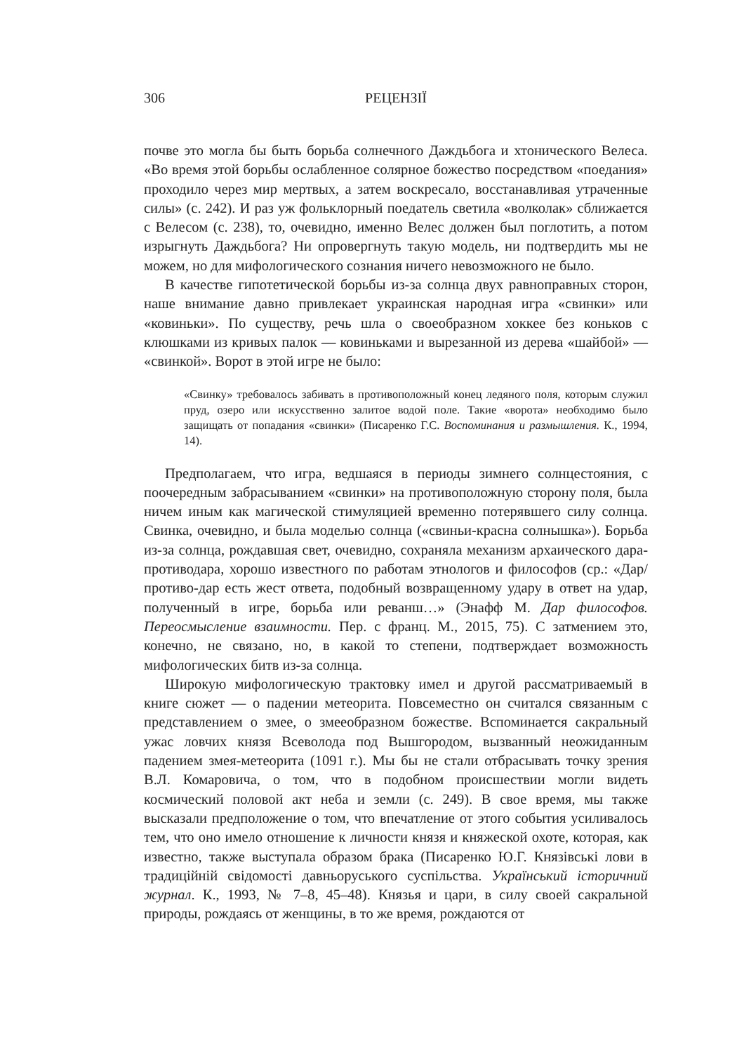306 РЕЦЕНЗІЇ
почве это могла бы быть борьба солнечного Даждьбога и хтонического Велеса. «Во время этой борьбы ослабленное солярное божество посредством «поедания» проходило через мир мертвых, а затем воскресало, восстанавливая утраченные силы» (с. 242). И раз уж фольклорный поедатель светила «волколак» сближается с Велесом (с. 238), то, очевидно, именно Велес должен был поглотить, а потом изрыгнуть Даждьбога? Ни опровергнуть такую модель, ни подтвердить мы не можем, но для мифологического сознания ничего невозможного не было.
В качестве гипотетической борьбы из-за солнца двух равноправных сторон, наше внимание давно привлекает украинская народная игра «свинки» или «ковиньки». По существу, речь шла о своеобразном хоккее без коньков с клюшками из кривых палок — ковиньками и вырезанной из дерева «шайбой» — «свинкой». Ворот в этой игре не было:
«Свинку» требовалось забивать в противоположный конец ледяного поля, которым служил пруд, озеро или искусственно залитое водой поле. Такие «ворота» необходимо было защищать от попадания «свинки» (Писаренко Г.С. Воспоминания и размышления. К., 1994, 14).
Предполагаем, что игра, ведшаяся в периоды зимнего солнцестояния, с поочередным забрасыванием «свинки» на противоположную сторону поля, была ничем иным как магической стимуляцией временно потерявшего силу солнца. Свинка, очевидно, и была моделью солнца («свиньи-красна солнышка»). Борьба из-за солнца, рождавшая свет, очевидно, сохраняла механизм архаического дара-противодара, хорошо известного по работам этнологов и философов (ср.: «Дар/противо-дар есть жест ответа, подобный возвращенному удару в ответ на удар, полученный в игре, борьба или реванш…» (Энафф М. Дар философов. Переосмысление взаимности. Пер. с франц. М., 2015, 75). С затмением это, конечно, не связано, но, в какой то степени, подтверждает возможность мифологических битв из-за солнца.
Широкую мифологическую трактовку имел и другой рассматриваемый в книге сюжет — о падении метеорита. Повсеместно он считался связанным с представлением о змее, о змееобразном божестве. Вспоминается сакральный ужас ловчих князя Всеволода под Вышгородом, вызванный неожиданным падением змея-метеорита (1091 г.). Мы бы не стали отбрасывать точку зрения В.Л. Комаровича, о том, что в подобном происшествии могли видеть космический половой акт неба и земли (с. 249). В свое время, мы также высказали предположение о том, что впечатление от этого события усиливалось тем, что оно имело отношение к личности князя и княжеской охоте, которая, как известно, также выступала образом брака (Писаренко Ю.Г. Князівські лови в традиційній свідомості давньоруського суспільства. Український історичний журнал. К., 1993, № 7–8, 45–48). Князья и цари, в силу своей сакральной природы, рождаясь от женщины, в то же время, рождаются от